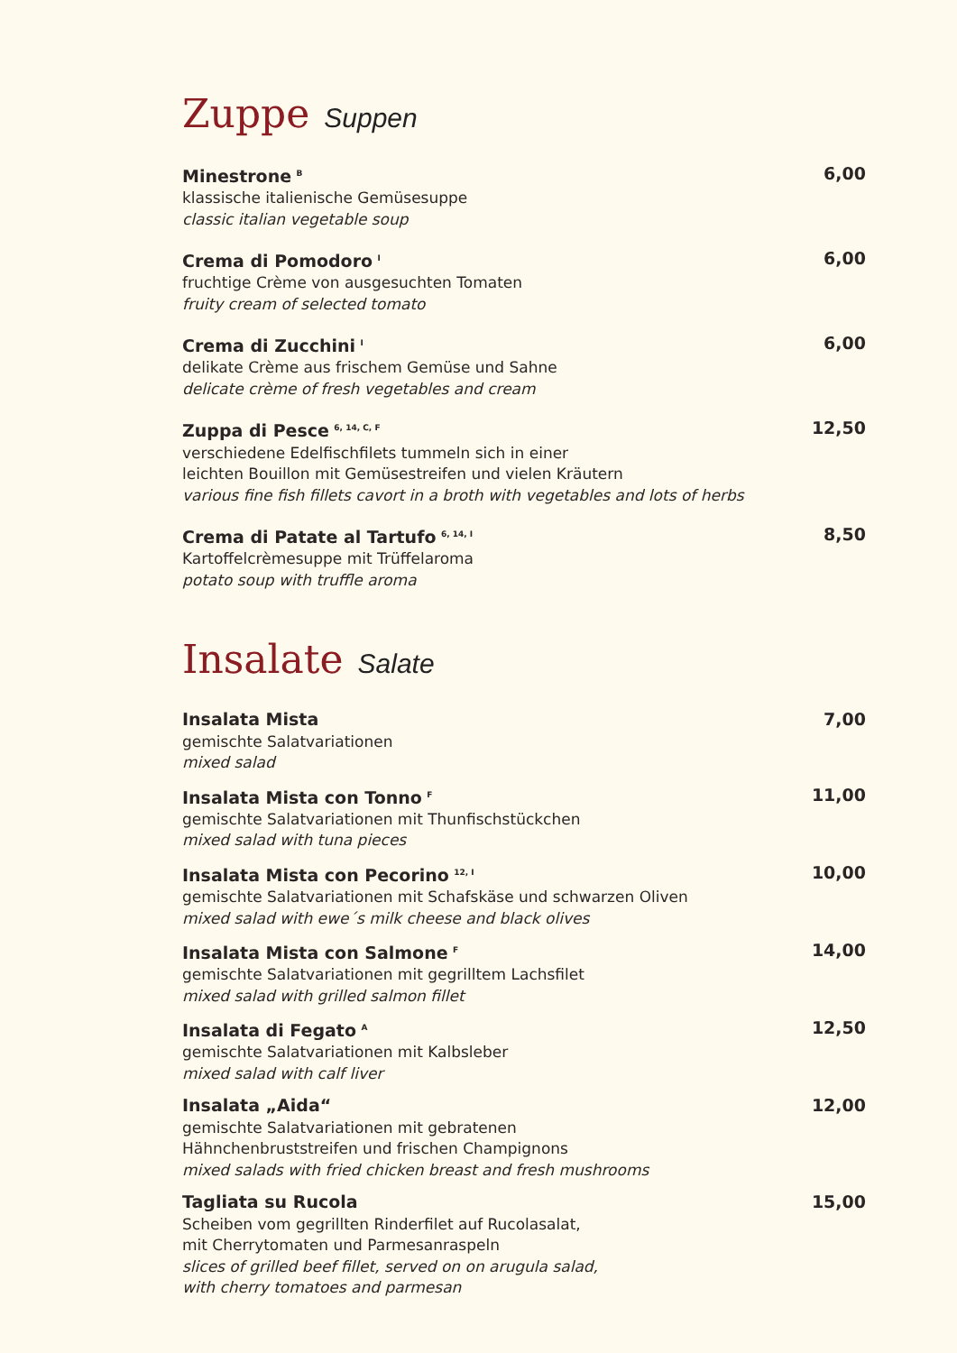Zuppe Suppen
Minestrone <sup>B</sup>
klassische italienische Gemüsesuppe
classic italian vegetable soup
6,00
Crema di Pomodoro <sup>I</sup>
fruchtige Crème von ausgesuchten Tomaten
fruity cream of selected tomato
6,00
Crema di Zucchini <sup>I</sup>
delikate Crème aus frischem Gemüse und Sahne
delicate crème of fresh vegetables and cream
6,00
Zuppa di Pesce <sup>6, 14, C, F</sup>
verschiedene Edelfischfilets tummeln sich in einer
leichten Bouillon mit Gemüsestreifen und vielen Kräutern
various fine fish fillets cavort in a broth with vegetables and lots of herbs
12,50
Crema di Patate al Tartufo <sup>6, 14, I</sup>
Kartoffelcrèmesuppe mit Trüffelaroma
potato soup with truffle aroma
8,50
Insalate Salate
Insalata Mista
gemischte Salatvariationen
mixed salad
7,00
Insalata Mista con Tonno <sup>F</sup>
gemischte Salatvariationen mit Thunfischstückchen
mixed salad with tuna pieces
11,00
Insalata Mista con Pecorino <sup>12, I</sup>
gemischte Salatvariationen mit Schafskäse und schwarzen Oliven
mixed salad with ewe´s milk cheese and black olives
10,00
Insalata Mista con Salmone <sup>F</sup>
gemischte Salatvariationen mit gegrilltem Lachsfilet
mixed salad with grilled salmon fillet
14,00
Insalata di Fegato <sup>A</sup>
gemischte Salatvariationen mit Kalbsleber
mixed salad with calf liver
12,50
Insalata „Aida“
gemischte Salatvariationen mit gebratenen
Hähnchenbruststreifen und frischen Champignons
mixed salads with fried chicken breast and fresh mushrooms
12,00
Tagliata su Rucola
Scheiben vom gegrillten Rinderfilet auf Rucolasalat,
mit Cherrytomaten und Parmesanraspeln
slices of grilled beef fillet, served on on arugula salad,
with cherry tomatoes and parmesan
15,00